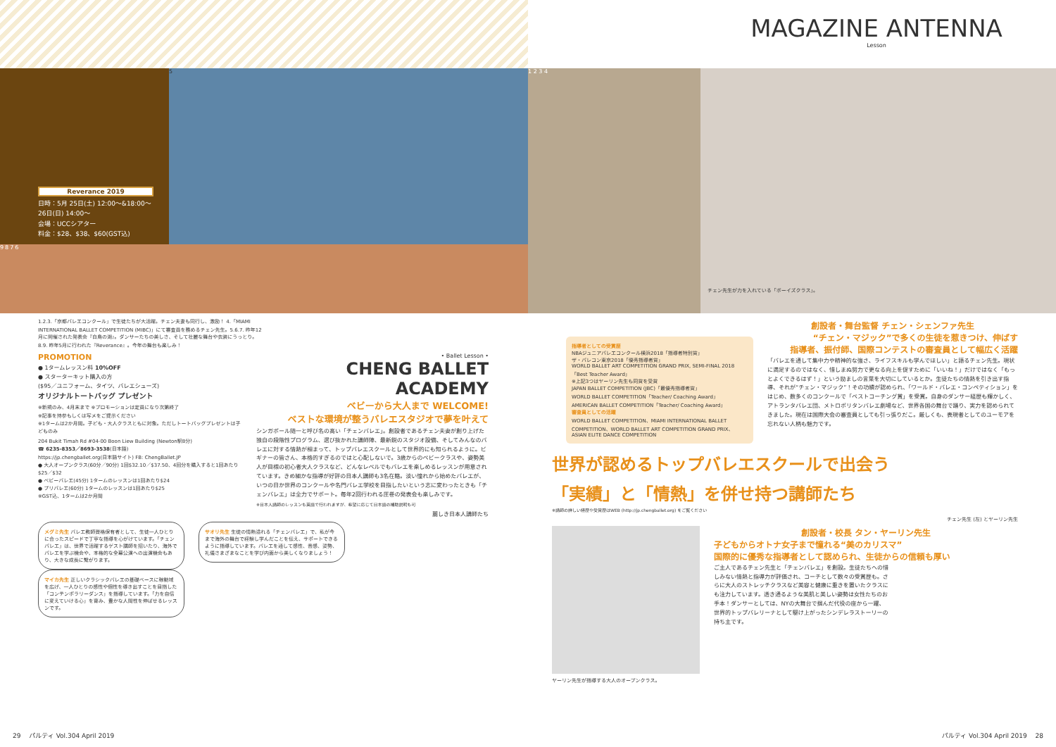Reverance 2019
日時：5月 25日(土) 12:00～&18:00～
26日(日) 14:00～
会場：UCCシアター
料金：$28、$38、$60(GST込)
5
9876
1.2.3.「京都バレエコンクール」で生徒たちが大活躍。チェン夫妻も同行し、激励！ 4.「MIAMI INTERNATIONAL BALLET COMPETITION (MIBC)」にて審査員を務めるチェン先生。5.6.7. 昨年12月に開催された発表会『白鳥の湖』。ダンサーたちの美しさ、そして壮麗な舞台や衣装にうっとり。8.9. 昨年5月に行われた『Reverance』。今年の舞台も楽しみ！
PROMOTION
● 1タームレッスン料 10%OFF
● スターターキット購入の方
($95／ユニフォーム、タイツ、バレエシューズ)
オリジナルトートバッグ プレゼント
※新規のみ、4月末まで ※プロモーションは定員になり次第終了
※記事を持参もしくは写メをご提示ください
※1タームは2か月間。子ども・大人クラスともに対象。ただしトートバッグプレゼントは子どものみ
204 Bukit Timah Rd #04-00 Boon Liew Building (Newton駅8分)
☎ 6235-8353／8693-3538(日本語)
https://jp.chengballet.org(日本語サイト) FB: ChengBallet.JP
● 大人オープンクラス(60分／90分) 1回$32.10／$37.50、4回分を購入すると1回あたり$25／$32
● ベビーバレエ(45分) 1タームのレッスンは1回あたり$24
● プリバレエ(60分) 1タームのレッスンは1回あたり$25
※GST込、1タームは2か月間
• Ballet Lesson •
CHENG BALLET ACADEMY
ベビーから大人まで WELCOME!
ベストな環境が整うバレエスタジオで夢を叶えて
シンガポール随一と呼び名の高い「チェンバレエ」。創設者であるチェン夫妻が創り上げた独自の段階性プログラム、選び抜かれた講師陣、最新鋭のスタジオ設備、そしてみんなのバレエに対する情熱が相まって、トップバレエスクールとして世界的にも知られるように。ビギナーの皆さん、本格的すぎるのではと心配しないで。3歳からのベビークラスや、姿勢美人が目標の初心者大人クラスなど、どんなレベルでもバレエを楽しめるレッスンが用意されています。きめ細かな指導が好評の日本人講師も3名在籍。淡い憧れから始めたバレエが、いつの日か世界のコンクールや名門バレエ学校を目指したいという志に変わったときも「チェンバレエ」は全力でサポート。毎年2回行われる圧巻の発表会も楽しみです。
※日本人講師のレッスンも英語で行われますが、希望に応じて日本語の補助説明も可
麗しき日本人講師たち
メグミ先生 バレエ教師資格保有者として、生徒一人ひとりに合ったスピードで丁寧な指導を心がけています。「チェンバレエ」は、世界で活躍するゲスト講師を招いたり、海外でバレエを学ぶ機会や、本格的な全幕公演への出演機会もあり、大きな成長に繋がります。
サオリ先生 生徒の情熱溢れる「チェンバレエ」で、私が今まで海外の舞台で経験し学んだことを伝え、サポートできるように指導しています。バレエを通して感性、音感、姿勢、礼儀さまざまなことを学び内面から美しくなりましょう！
マイカ先生 正しいクラシックバレエの基礎ベースに稼動域を広げ、一人ひとりの感性や個性を導き出すことを目指した「コンテンポラリーダンス」を指導しています。「力を自信に変えていける心」を育み、豊かな人間性を伸ばせるレッスンです。
29 　パルティ Vol.304 April 2019
MAGAZINE ANTENNA
Lesson
1 2 3 4
チェン先生が力を入れている「ボーイズクラス」。
指導者としての受賞歴
NBAジュニアバレエコンクール横浜2018「指導者特別賞」
ザ・バレコン東京2018「優秀指導者賞」
WORLD BALLET ART COMPETITION GRAND PRIX, SEMI-FINAL 2018「Best Teacher Award」
※上記3つはヤーリン先生も同賞を受賞
JAPAN BALLET COMPETITION (JBC)「最優秀指導者賞」
WORLD BALLET COMPETITION「Teacher/ Coaching Award」
AMERICAN BALLET COMPETITION「Teacher/ Coaching Award」
審査員としての活躍
WORLD BALLET COMPETITION、MIAMI INTERNATIONAL BALLET COMPETITION、WORLD BALLET ART COMPETITION GRAND PRIX、ASIAN ELITE DANCE COMPETITION
創設者・舞台監督 チェン・シェンファ先生
“チェン・マジック”で多くの生徒を惹きつけ、伸ばす
指導者、振付師、国際コンテストの審査員として幅広く活躍
「バレエを通して集中力や精神的な強さ、ライフスキルも学んでほしい」と語るチェン先生。現状に満足するのではなく、惜しまぬ努力で更なる向上を促すために「いいね！」だけではなく「もっとよくできるはず！」という励ましの言葉を大切にしているとか。生徒たちの情熱を引き出す指導、それが“チェン・マジック”！その功績が認められ、「ワールド・バレエ・コンペティション」をはじめ、数多くのコンクールで「ベストコーチング賞」を受賞。自身のダンサー経歴も輝かしく、アトランタバレエ団、メトロポリタンバレエ劇場など、世界各国の舞台で踊り、実力を認められてきました。現在は国際大会の審査員としても引っ張りだこ。厳しくも、表現者としてのユーモアを忘れない人柄も魅力です。
世界が認めるトップバレエスクールで出会う
「実績」と「情熱」を併せ持つ講師たち
※講師の詳しい経歴や受賞歴はWEB (http://jp.chengballet.org) をご覧ください
チェン先生 (左) とヤーリン先生
ヤーリン先生が指導する大人のオープンクラス。
創設者・校長 タン・ヤーリン先生
子どもからオトナ女子まで憧れる“美のカリスマ”
国際的に優秀な指導者として認められ、生徒からの信頼も厚い
ご主人であるチェン先生と「チェンバレエ」を創設。生徒たちへの惜しみない情熱と指導力が評価され、コーチとして数々の受賞歴も。さらに大人のストレッチクラスなど美容と健康に重きを置いたクラスにも注力しています。透き通るような美肌と美しい姿勢は女性たちのお手本！ダンサーとしては、NYの大舞台で掴んだ代役の座から一躍、世界的トップバレリーナとして駆け上がったシンデレラストーリーの持ち主です。
パルティ Vol.304 April 2019 　28